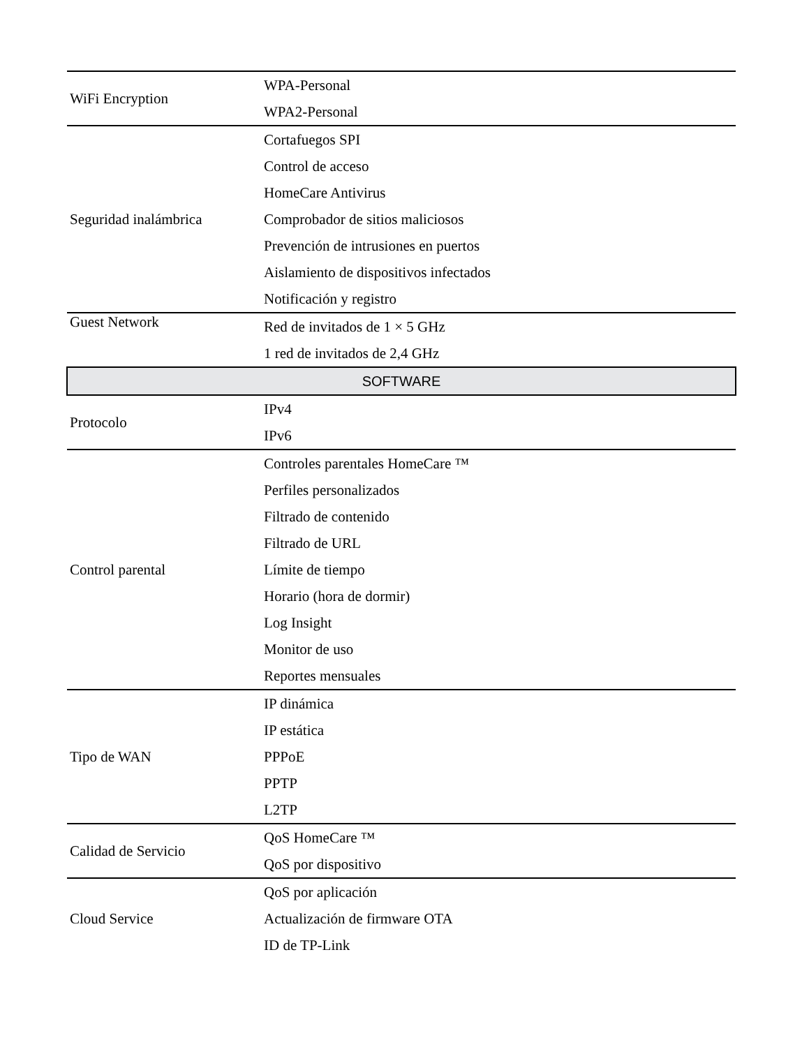| WiFi Encryption | WPA-Personal |
| | WPA2-Personal |
| Seguridad inalámbrica | Cortafuegos SPI |
| | Control de acceso |
| | HomeCare Antivirus |
| | Comprobador de sitios maliciosos |
| | Prevención de intrusiones en puertos |
| | Aislamiento de dispositivos infectados |
| | Notificación y registro |
| Guest Network | Red de invitados de 1 × 5 GHz |
| | 1 red de invitados de 2,4 GHz |
| SOFTWARE | |
| Protocolo | IPv4 |
| | IPv6 |
| Control parental | Controles parentales HomeCare ™ |
| | Perfiles personalizados |
| | Filtrado de contenido |
| | Filtrado de URL |
| | Límite de tiempo |
| | Horario (hora de dormir) |
| | Log Insight |
| | Monitor de uso |
| | Reportes mensuales |
| Tipo de WAN | IP dinámica |
| | IP estática |
| | PPPoE |
| | PPTP |
| | L2TP |
| Calidad de Servicio | QoS HomeCare ™ |
| | QoS por dispositivo |
| Cloud Service | QoS por aplicación |
| | Actualización de firmware OTA |
| | ID de TP-Link |